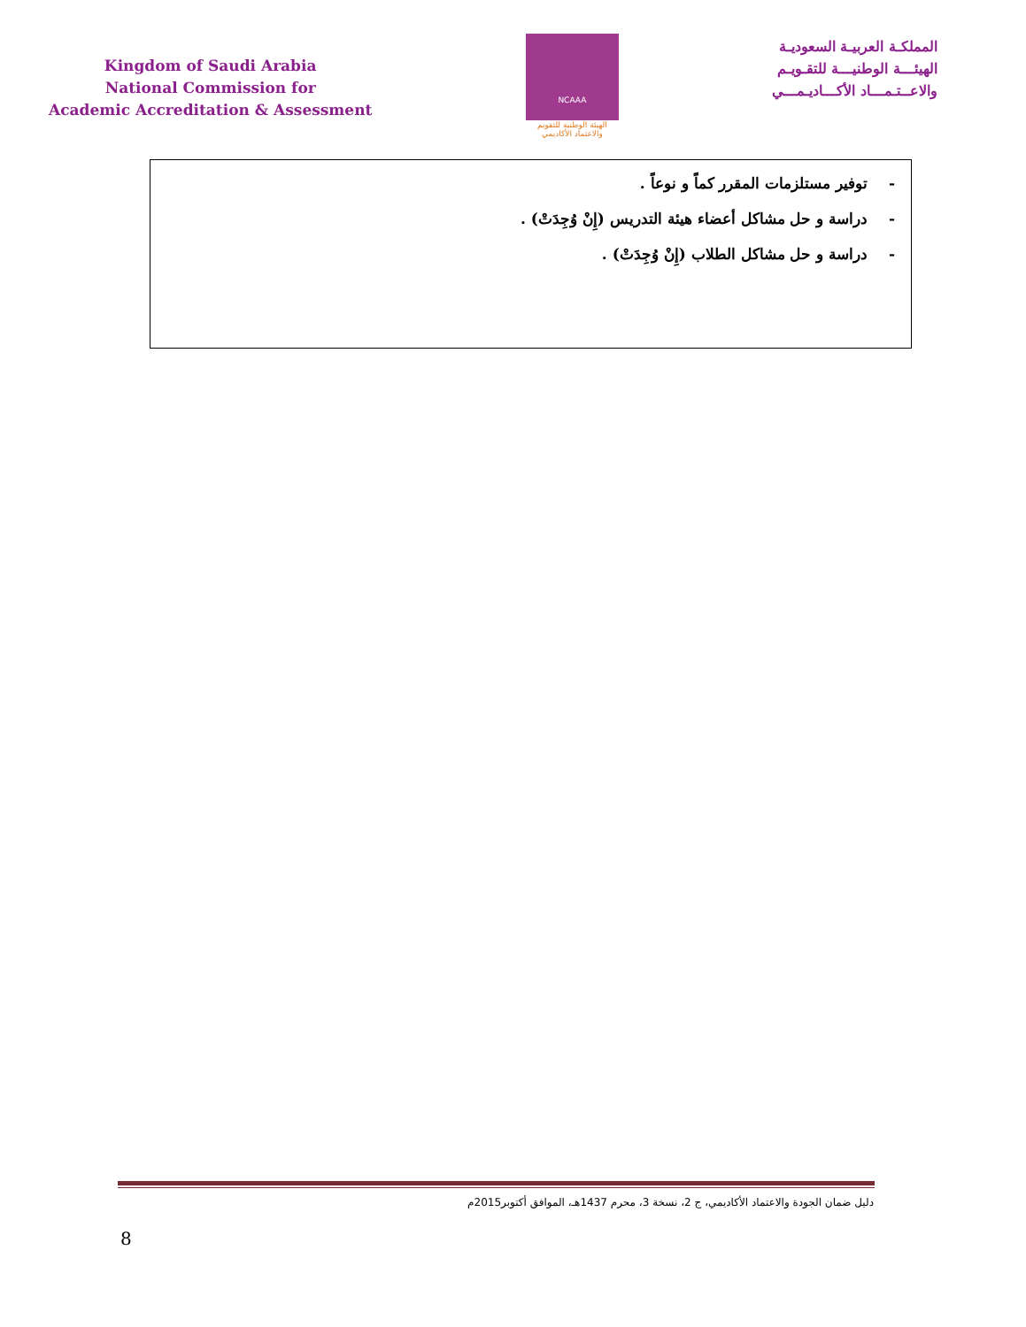Kingdom of Saudi Arabia
National Commission for
Academic Accreditation & Assessment
NCAAA
الهيئة الوطنية للتقويم والاعتماد الأكاديمي
المملكـة العربيـة السعوديـة
الهيئـــة الوطنيـــة للتقـويـم
والاعــتـمـــاد الأكـــاديـمـــي
- توفير مستلزمات المقرر كماً و نوعاً .
- دراسة و حل مشاكل أعضاء هيئة التدريس (إِنْ وُجِدَتْ) .
- دراسة و حل مشاكل الطلاب (إِنْ وُجِدَتْ) .
دليل ضمان الجودة والاعتماد الأكاديمي، ج 2، نسخة 3، محرم 1437هـ، الموافق أكتوبر2015م
8